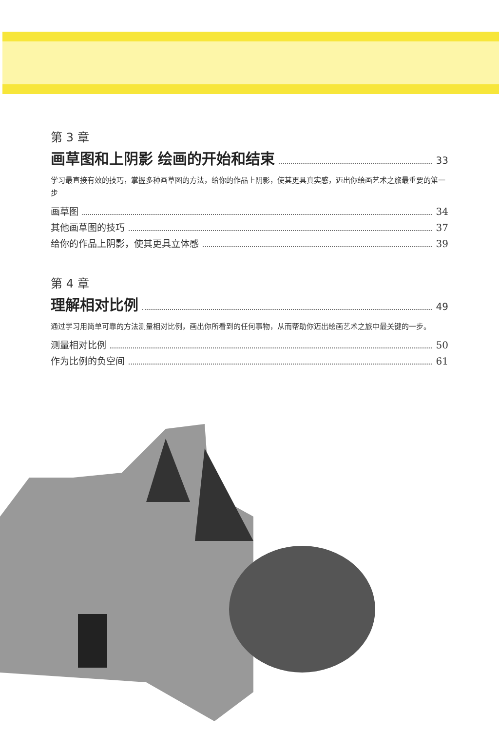第 3 章
画草图和上阴影 绘画的开始和结束
33
学习最直接有效的技巧，掌握多种画草图的方法，给你的作品上阴影，使其更具真实感，迈出你绘画艺术之旅最重要的第一步
画草图 34
其他画草图的技巧 37
给你的作品上阴影，使其更具立体感 39
第 4 章
理解相对比例
49
通过学习用简单可靠的方法测量相对比例，画出你所看到的任何事物，从而帮助你迈出绘画艺术之旅中最关键的一步。
测量相对比例 50
作为比例的负空间 61